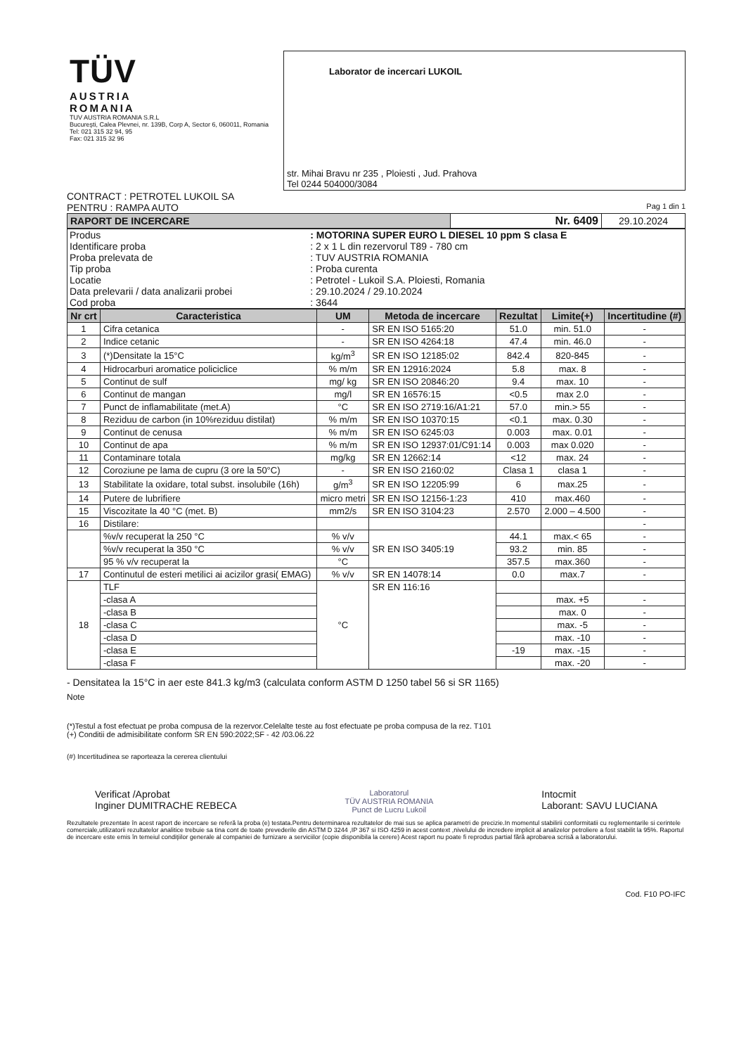| TÜV AUSTRIA ROMANIA TUV AUSTRIA ROMANIA S.R.L Bucureşti, Calea Plevnei, nr. 139B, Corp A, Sector 6, 060011, Romania Tel: 021 315 32 94, 95 Fax: 021 315 32 96 | Laborator de incercari LUKOIL str. Mihai Bravu nr 235 , Ploiesti , Jud. Prahova Tel 0244 504000/3084 |
CONTRACT : PETROTEL LUKOIL SA
PENTRU : RAMPA AUTO Pag 1 din 1
| RAPORT DE INCERCARE | Nr. 6409 | 29.10.2024 |
| Produs | : MOTORINA SUPER EURO L DIESEL 10 ppm S clasa E |
| Identificare proba | : 2 x 1 L din rezervorul T89 - 780 cm |
| Proba prelevata de | : TUV AUSTRIA ROMANIA |
| Tip proba | : Proba curenta |
| Locatie | : Petrotel - Lukoil S.A. Ploiesti, Romania |
| Data prelevarii / data analizarii probei | : 29.10.2024 / 29.10.2024 |
| Cod proba | : 3644 |
| Nr crt | Caracteristica | UM | Metoda de incercare | Rezultat | Limite(+) | Incertitudine (#) |
| --- | --- | --- | --- | --- | --- | --- |
| 1 | Cifra cetanica | - | SR EN ISO 5165:20 | 51.0 | min. 51.0 | - |
| 2 | Indice cetanic | - | SR EN ISO 4264:18 | 47.4 | min. 46.0 | - |
| 3 | (*)Densitate la 15°C | kg/m<sup>3</sup> | SR EN ISO 12185:02 | 842.4 | 820-845 | - |
| 4 | Hidrocarburi aromatice policiclice | % m/m | SR EN 12916:2024 | 5.8 | max. 8 | - |
| 5 | Continut de sulf | mg/ kg | SR EN ISO 20846:20 | 9.4 | max. 10 | - |
| 6 | Continut de mangan | mg/l | SR EN 16576:15 | <0.5 | max 2.0 | - |
| 7 | Punct de inflamabilitate (met.A) | °C | SR EN ISO 2719:16/A1:21 | 57.0 | min.> 55 | - |
| 8 | Reziduu de carbon (in 10%reziduu distilat) | % m/m | SR EN ISO 10370:15 | <0.1 | max. 0.30 | - |
| 9 | Continut de cenusa | % m/m | SR EN ISO 6245:03 | 0.003 | max. 0.01 | - |
| 10 | Continut de apa | % m/m | SR EN ISO 12937:01/C91:14 | 0.003 | max 0.020 | - |
| 11 | Contaminare totala | mg/kg | SR EN 12662:14 | <12 | max. 24 | - |
| 12 | Coroziune pe lama de cupru (3 ore la 50°C) | - | SR EN ISO 2160:02 | Clasa 1 | clasa 1 | - |
| 13 | Stabilitate la oxidare, total subst. insolubile (16h) | g/m<sup>3</sup> | SR EN ISO 12205:99 | 6 | max.25 | - |
| 14 | Putere de lubrifiere | micro metri | SR EN ISO 12156-1:23 | 410 | max.460 | - |
| 15 | Viscozitate la 40 °C (met. B) | mm2/s | SR EN ISO 3104:23 | 2.570 | 2.000 – 4.500 | - |
| 16 | Distilare: | | | | | - |
| | %v/v recuperat la 250 °C | % v/v | SR EN ISO 3405:19 | 44.1 | max.< 65 | - |
| | %v/v recuperat la 350 °C | % v/v | | 93.2 | min. 85 | - |
| | 95 % v/v recuperat la | °C | | 357.5 | max.360 | - |
| 17 | Continutul de esteri metilici ai acizilor grasi( EMAG) | % v/v | SR EN 14078:14 | 0.0 | max.7 | - |
| 18 | TLF | °C | SR EN 116:16 | | | |
| | -clasa A | | | | max. +5 | - |
| | -clasa B | | | | max. 0 | - |
| | -clasa C | | | | max. -5 | - |
| | -clasa D | | | | max. -10 | - |
| | -clasa E | | | -19 | max. -15 | - |
| | -clasa F | | | | max. -20 | - |
- Densitatea la 15°C in aer este 841.3 kg/m3 (calculata conform ASTM D 1250 tabel 56 si SR 1165)
Note
(*)Testul a fost efectuat pe proba compusa de la rezervor.Celelalte teste au fost efectuate pe proba compusa de la rez. T101
(+) Conditii de admisibilitate conform SR EN 590:2022;SF - 42 /03.06.22
(#) Incertitudinea se raporteaza la cererea clientului
Verificat /Aprobat
Inginer DUMITRACHE REBECA
Laboratorul
TÜV AUSTRIA ROMANIA
Punct de Lucru Lukoil
Intocmit
Laborant: SAVU LUCIANA
Rezultatele prezentate în acest raport de incercare se referă la proba (e) testata.Pentru determinarea rezultatelor de mai sus se aplica parametri de precizie.In momentul stabilirii conformitatii cu reglementarile si cerintele comerciale,utilizatorii rezultatelor analitice trebuie sa tina cont de toate prevederile din ASTM D 3244 ,IP 367 si ISO 4259 in acest context ,nivelului de incredere implicit al analizelor petroliere a fost stabilit la 95%. Raportul de incercare este emis în temeiul condiţiilor generale al companiei de furnizare a serviciilor (copie disponibila la cerere) Acest raport nu poate fi reprodus partial fără aprobarea scrisă a laboratorului.
Cod. F10 PO-IFC